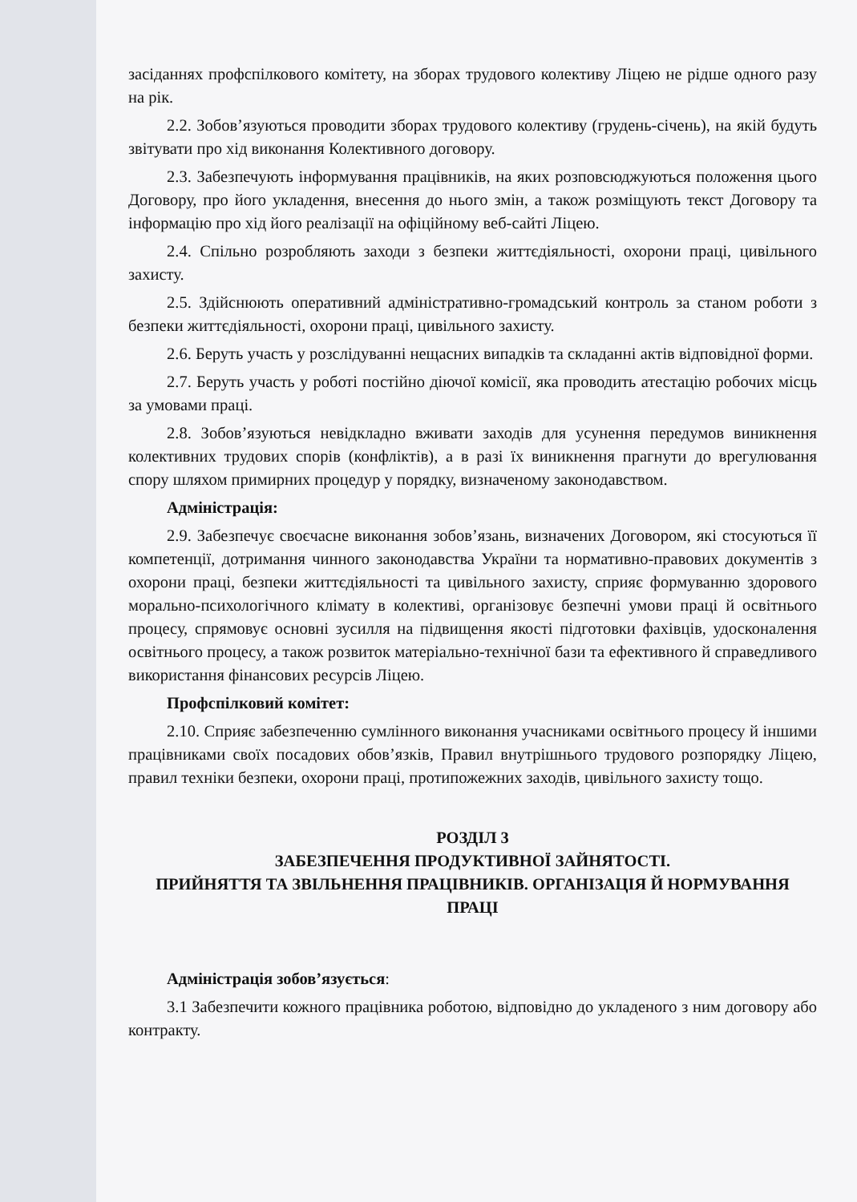засіданнях профспілкового комітету, на зборах трудового колективу Ліцею не рідше одного разу на рік.
2.2. Зобов’язуються проводити зборах трудового колективу (грудень-січень), на якій будуть звітувати про хід виконання Колективного договору.
2.3. Забезпечують інформування працівників, на яких розповсюджуються положення цього Договору, про його укладення, внесення до нього змін, а також розміщують текст Договору та інформацію про хід його реалізації на офіційному веб-сайті Ліцею.
2.4. Спільно розробляють заходи з безпеки життєдіяльності, охорони праці, цивільного захисту.
2.5. Здійснюють оперативний адміністративно-громадський контроль за станом роботи з безпеки життєдіяльності, охорони праці, цивільного захисту.
2.6. Беруть участь у розслідуванні нещасних випадків та складанні актів відповідної форми.
2.7. Беруть участь у роботі постійно діючої комісії, яка проводить атестацію робочих місць за умовами праці.
2.8. Зобов’язуються невідкладно вживати заходів для усунення передумов виникнення колективних трудових спорів (конфліктів), а в разі їх виникнення прагнути до врегулювання спору шляхом примирних процедур у порядку, визначеному законодавством.
Адміністрація:
2.9. Забезпечує своєчасне виконання зобов’язань, визначених Договором, які стосуються її компетенції, дотримання чинного законодавства України та нормативно-правових документів з охорони праці, безпеки життєдіяльності та цивільного захисту, сприяє формуванню здорового морально-психологічного клімату в колективі, організовує безпечні умови праці й освітнього процесу, спрямовує основні зусилля на підвищення якості підготовки фахівців, удосконалення освітнього процесу, а також розвиток матеріально-технічної бази та ефективного й справедливого використання фінансових ресурсів Ліцею.
Профспілковий комітет:
2.10. Сприяє забезпеченню сумлінного виконання учасниками освітнього процесу й іншими працівниками своїх посадових обов’язків, Правил внутрішнього трудового розпорядку Ліцею, правил техніки безпеки, охорони праці, протипожежних заходів, цивільного захисту тощо.
РОЗДІЛ 3
ЗАБЕЗПЕЧЕННЯ ПРОДУКТИВНОЇ ЗАЙНЯТОСТІ.
ПРИЙНЯТТЯ ТА ЗВІЛЬНЕННЯ ПРАЦІВНИКІВ. ОРГАНІЗАЦІЯ Й НОРМУВАННЯ ПРАЦІ
Адміністрація зобов’язується:
3.1 Забезпечити кожного працівника роботою, відповідно до укладеного з ним договору або контракту.